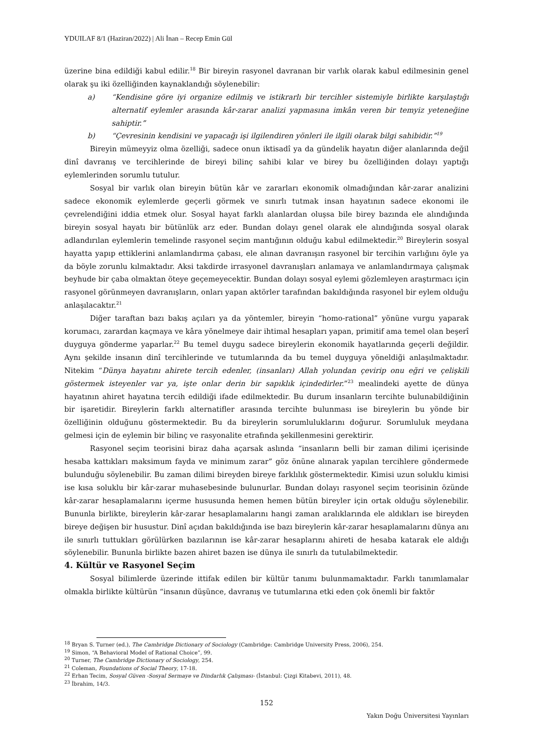YDUILAF 8/1 (Haziran/2022) | Ali İnan – Recep Emin Gül
üzerine bina edildiği kabul edilir.<sup>18</sup> Bir bireyin rasyonel davranan bir varlık olarak kabul edilmesinin genel olarak şu iki özelliğinden kaynaklandığı söylenebilir:
a) “Kendisine göre iyi organize edilmiş ve istikrarlı bir tercihler sistemiyle birlikte karşılaştığı alternatif eylemler arasında kâr-zarar analizi yapmasına imkân veren bir temyiz yeteneğine sahiptir.”
b) “Çevresinin kendisini ve yapacağı işi ilgilendiren yönleri ile ilgili olarak bilgi sahibidir.”<sup>19</sup>
Bireyin mümeyyiz olma özelliği, sadece onun iktisadî ya da gündelik hayatın diğer alanlarında değil dinî davranış ve tercihlerinde de bireyi bilinç sahibi kılar ve birey bu özelliğinden dolayı yaptığı eylemlerinden sorumlu tutulur.
Sosyal bir varlık olan bireyin bütün kâr ve zararları ekonomik olmadığından kâr-zarar analizini sadece ekonomik eylemlerde geçerli görmek ve sınırlı tutmak insan hayatının sadece ekonomi ile çevrelendiğini iddia etmek olur. Sosyal hayat farklı alanlardan oluşsa bile birey bazında ele alındığında bireyin sosyal hayatı bir bütünlük arz eder. Bundan dolayı genel olarak ele alındığında sosyal olarak adlandırılan eylemlerin temelinde rasyonel seçim mantığının olduğu kabul edilmektedir.<sup>20</sup> Bireylerin sosyal hayatta yapıp ettiklerini anlamlandırma çabası, ele alınan davranışın rasyonel bir tercihin varlığını öyle ya da böyle zorunlu kılmaktadır. Aksi takdirde irrasyonel davranışları anlamaya ve anlamlandırmaya çalışmak beyhude bir çaba olmaktan öteye geçemeyecektir. Bundan dolayı sosyal eylemi gözlemleyen araştırmacı için rasyonel görünmeyen davranışların, onları yapan aktörler tarafından bakıldığında rasyonel bir eylem olduğu anlaşılacaktır.<sup>21</sup>
Diğer taraftan bazı bakış açıları ya da yöntemler, bireyin “homo-rational” yönüne vurgu yaparak korumacı, zarardan kaçmaya ve kâra yönelmeye dair ihtimal hesapları yapan, primitif ama temel olan beşerî duyguya gönderme yaparlar.<sup>22</sup> Bu temel duygu sadece bireylerin ekonomik hayatlarında geçerli değildir. Aynı şekilde insanın dinî tercihlerinde ve tutumlarında da bu temel duyguya yöneldiği anlaşılmaktadır. Nitekim “Dünya hayatını ahirete tercih edenler, (insanları) Allah yolundan çevirip onu eğri ve çelişkili göstermek isteyenler var ya, işte onlar derin bir sapıklık içindedirler.”<sup>23</sup> mealindeki ayette de dünya hayatının ahiret hayatına tercih edildiği ifade edilmektedir. Bu durum insanların tercihte bulunabildiğinin bir işaretidir. Bireylerin farklı alternatifler arasında tercihte bulunması ise bireylerin bu yönde bir özelliğinin olduğunu göstermektedir. Bu da bireylerin sorumluluklarını doğurur. Sorumluluk meydana gelmesi için de eylemin bir bilinç ve rasyonalite etrafında şekillenmesini gerektirir.
Rasyonel seçim teorisini biraz daha açarsak aslında “insanların belli bir zaman dilimi içerisinde hesaba kattıkları maksimum fayda ve minimum zarar” göz önüne alınarak yapılan tercihlere göndermede bulunduğu söylenebilir. Bu zaman dilimi bireyden bireye farklılık göstermektedir. Kimisi uzun soluklu kimisi ise kısa soluklu bir kâr-zarar muhasebesinde bulunurlar. Bundan dolayı rasyonel seçim teorisinin özünde kâr-zarar hesaplamalarını içerme hususunda hemen hemen bütün bireyler için ortak olduğu söylenebilir. Bununla birlikte, bireylerin kâr-zarar hesaplamalarını hangi zaman aralıklarında ele aldıkları ise bireyden bireye değişen bir husustur. Dinî açıdan bakıldığında ise bazı bireylerin kâr-zarar hesaplamalarını dünya anı ile sınırlı tuttukları görülürken bazılarının ise kâr-zarar hesaplarını ahireti de hesaba katarak ele aldığı söylenebilir. Bununla birlikte bazen ahiret bazen ise dünya ile sınırlı da tutulabilmektedir.
4. Kültür ve Rasyonel Seçim
Sosyal bilimlerde üzerinde ittifak edilen bir kültür tanımı bulunmamaktadır. Farklı tanımlamalar olmakla birlikte kültürün “insanın düşünce, davranış ve tutumlarına etki eden çok önemli bir faktör
<sup>18</sup> Bryan S. Turner (ed.), The Cambridge Dictionary of Sociology (Cambridge: Cambridge University Press, 2006), 254.
<sup>19</sup> Simon, “A Behavioral Model of Rational Choice”, 99.
<sup>20</sup> Turner, The Cambridge Dictionary of Sociology, 254.
<sup>21</sup> Coleman, Foundations of Social Theory, 17-18.
<sup>22</sup> Erhan Tecim, Sosyal Güven -Sosyal Sermaye ve Dindarlık Çalışması- (İstanbul: Çizgi Kitabevi, 2011), 48.
<sup>23</sup> İbrahim, 14/3.
152
Yakın Doğu Üniversitesi Yayınları